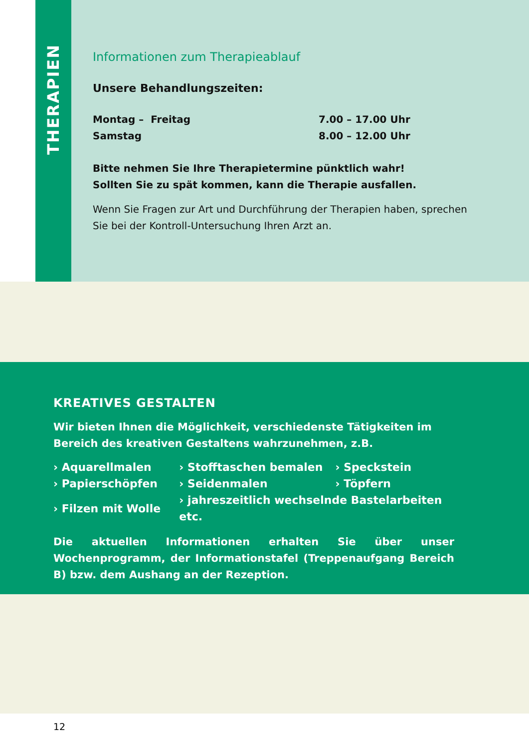THERAPIEN
Informationen zum Therapieablauf
Unsere Behandlungszeiten:
Montag – Freitag 7.00 – 17.00 Uhr
Samstag 8.00 – 12.00 Uhr
Bitte nehmen Sie Ihre Therapietermine pünktlich wahr!
Sollten Sie zu spät kommen, kann die Therapie ausfallen.
Wenn Sie Fragen zur Art und Durchführung der Therapien haben, sprechen Sie bei der Kontroll-Untersuchung Ihren Arzt an.
KREATIVES GESTALTEN
Wir bieten Ihnen die Möglichkeit, verschiedenste Tätigkeiten im Bereich des kreativen Gestaltens wahrzunehmen, z.B.
| › Aquarellmalen | › Stofftaschen bemalen | › Speckstein |
| › Papierschöpfen | › Seidenmalen | › Töpfern |
| › Filzen mit Wolle | › jahreszeitlich wechselnde Bastelarbeiten etc. | |
Die aktuellen Informationen erhalten Sie über unser Wochenprogramm, der Informationstafel (Treppenaufgang Bereich B) bzw. dem Aushang an der Rezeption.
12